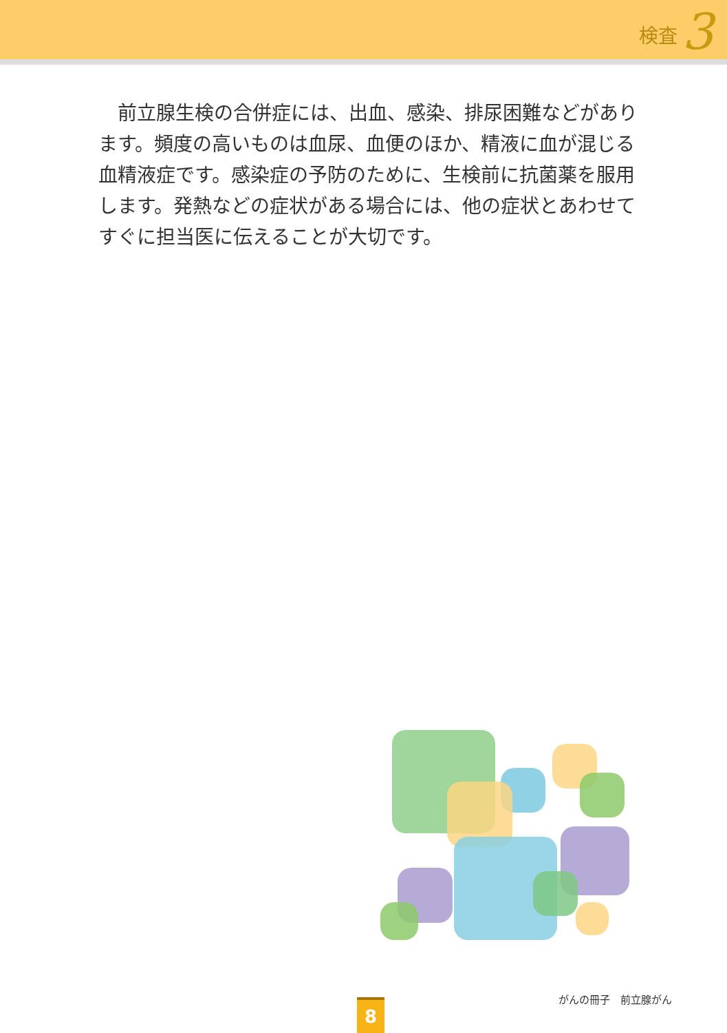検査 3
前立腺生検の合併症には、出血、感染、排尿困難などがあります。頻度の高いものは血尿、血便のほか、精液に血が混じる血精液症です。感染症の予防のために、生検前に抗菌薬を服用します。発熱などの症状がある場合には、他の症状とあわせてすぐに担当医に伝えることが大切です。
がんの冊子　前立腺がん 8